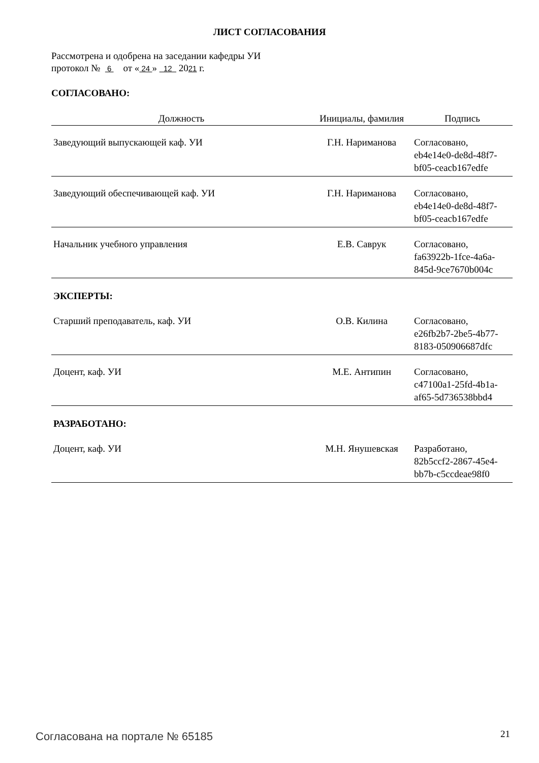ЛИСТ СОГЛАСОВАНИЯ
Рассмотрена и одобрена на заседании кафедры УИ
протокол № 6 от « 24 » 12 2021 г.
СОГЛАСОВАНО:
| Должность | Инициалы, фамилия | Подпись |
| --- | --- | --- |
| Заведующий выпускающей каф. УИ | Г.Н. Нариманова | Согласовано, eb4e14e0-de8d-48f7- bf05-ceacb167edfe |
| Заведующий обеспечивающей каф. УИ | Г.Н. Нариманова | Согласовано, eb4e14e0-de8d-48f7- bf05-ceacb167edfe |
| Начальник учебного управления | Е.В. Саврук | Согласовано, fa63922b-1fce-4a6a- 845d-9ce7670b004c |
| ЭКСПЕРТЫ: | | |
| Старший преподаватель, каф. УИ | О.В. Килина | Согласовано, e26fb2b7-2be5-4b77- 8183-050906687dfc |
| Доцент, каф. УИ | М.Е. Антипин | Согласовано, c47100a1-25fd-4b1a- af65-5d736538bbd4 |
| РАЗРАБОТАНО: | | |
| Доцент, каф. УИ | М.Н. Янушевская | Разработано, 82b5ccf2-2867-45e4- bb7b-c5ccdeae98f0 |
Согласована на портале № 65185 21